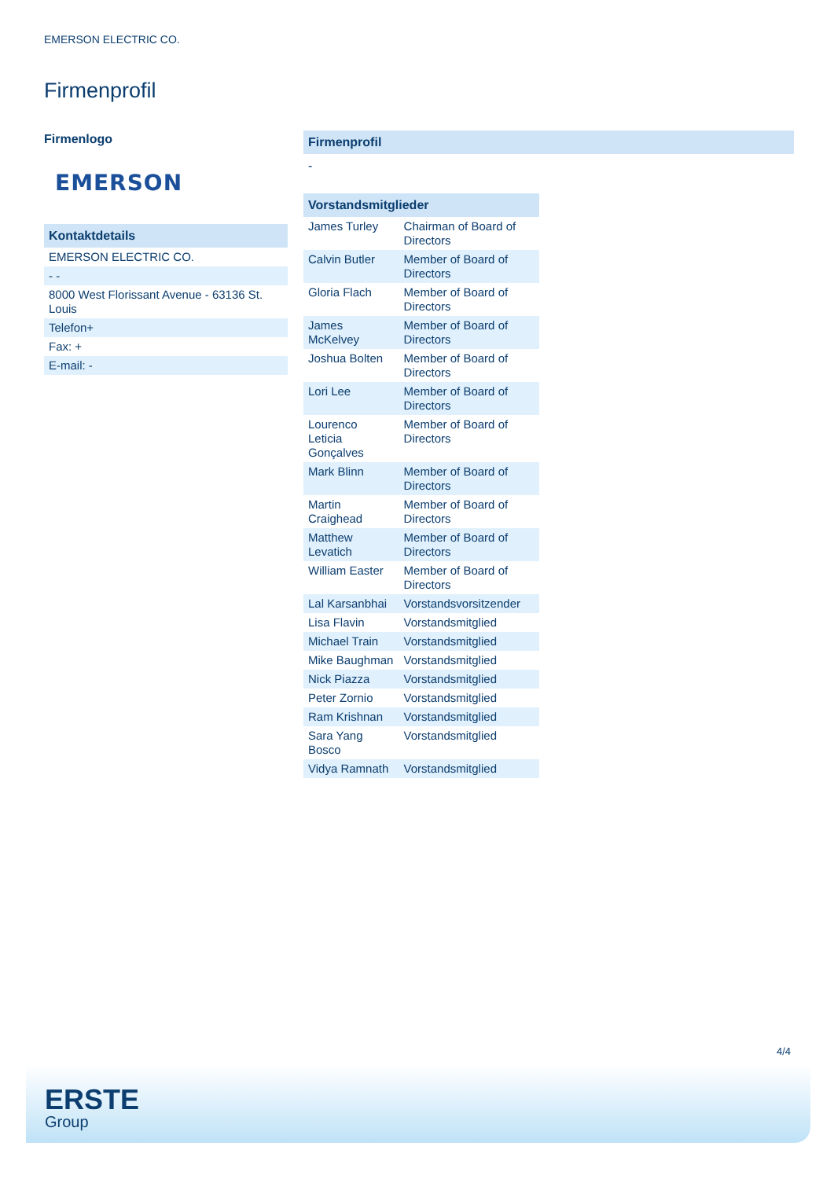EMERSON ELECTRIC CO.
Firmenprofil
Firmenlogo
EMERSON
| Kontaktdetails |
| --- |
| EMERSON ELECTRIC CO. |
| - - |
| 8000 West Florissant Avenue - 63136 St. Louis |
| Telefon+ |
| Fax: + |
| E-mail: - |
Firmenprofil
-
| Vorstandsmitglieder | |
| --- | --- |
| James Turley | Chairman of Board of Directors |
| Calvin Butler | Member of Board of Directors |
| Gloria Flach | Member of Board of Directors |
| James McKelvey | Member of Board of Directors |
| Joshua Bolten | Member of Board of Directors |
| Lori Lee | Member of Board of Directors |
| Lourenco Leticia Gonçalves | Member of Board of Directors |
| Mark Blinn | Member of Board of Directors |
| Martin Craighead | Member of Board of Directors |
| Matthew Levatich | Member of Board of Directors |
| William Easter | Member of Board of Directors |
| Lal Karsanbhai | Vorstandsvorsitzender |
| Lisa Flavin | Vorstandsmitglied |
| Michael Train | Vorstandsmitglied |
| Mike Baughman | Vorstandsmitglied |
| Nick Piazza | Vorstandsmitglied |
| Peter Zornio | Vorstandsmitglied |
| Ram Krishnan | Vorstandsmitglied |
| Sara Yang Bosco | Vorstandsmitglied |
| Vidya Ramnath | Vorstandsmitglied |
4/4
ERSTE
Group